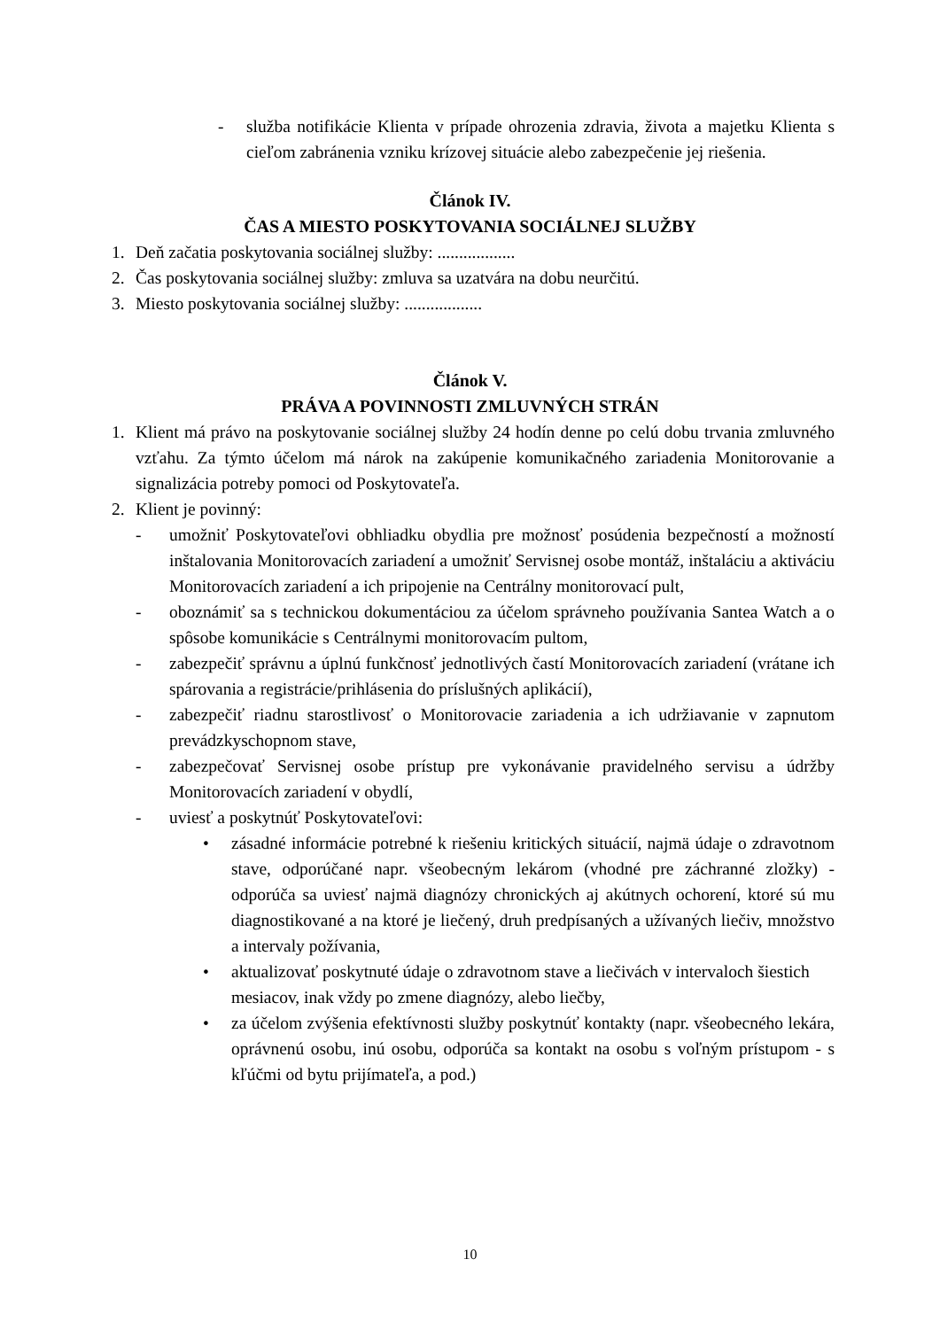- služba notifikácie Klienta v prípade ohrozenia zdravia, života a majetku Klienta s cieľom zabránenia vzniku krízovej situácie alebo zabezpečenie jej riešenia.
Článok IV.
ČAS A MIESTO POSKYTOVANIA SOCIÁLNEJ SLUŽBY
1. Deň začatia poskytovania sociálnej služby: ..................
2. Čas poskytovania sociálnej služby: zmluva sa uzatvára na dobu neurčitú.
3. Miesto poskytovania sociálnej služby: ..................
Článok V.
PRÁVA A POVINNOSTI ZMLUVNÝCH STRÁN
1. Klient má právo na poskytovanie sociálnej služby 24 hodín denne po celú dobu trvania zmluvného vzťahu. Za týmto účelom má nárok na zakúpenie komunikačného zariadenia Monitorovanie a signalizácia potreby pomoci od Poskytovateľa.
2. Klient je povinný:
- umožniť Poskytovateľovi obhliadku obydlia pre možnosť posúdenia bezpečností a možností inštalovania Monitorovacích zariadení a umožniť Servisnej osobe montáž, inštaláciu a aktiváciu Monitorovacích zariadení a ich pripojenie na Centrálny monitorovací pult,
- oboznámiť sa s technickou dokumentáciou za účelom správneho používania Santea Watch a o spôsobe komunikácie s Centrálnymi monitorovacím pultom,
- zabezpečiť správnu a úplnú funkčnosť jednotlivých častí Monitorovacích zariadení (vrátane ich spárovania a registrácie/prihlásenia do príslušných aplikácií),
- zabezpečiť riadnu starostlivosť o Monitorovacie zariadenia a ich udržiavanie v zapnutom prevádzkyschopnom stave,
- zabezpečovať Servisnej osobe prístup pre vykonávanie pravidelného servisu a údržby Monitorovacích zariadení v obydlí,
- uviesť a poskytnúť Poskytovateľovi:
• zásadné informácie potrebné k riešeniu kritických situácií, najmä údaje o zdravotnom stave, odporúčané napr. všeobecným lekárom (vhodné pre záchranné zložky) - odporúča sa uviesť najmä diagnózy chronických aj akútnych ochorení, ktoré sú mu diagnostikované a na ktoré je liečený, druh predpísaných a užívaných liečiv, množstvo a intervaly požívania,
• aktualizovať poskytnuté údaje o zdravotnom stave a liečivách v intervaloch šiestich mesiacov, inak vždy po zmene diagnózy, alebo liečby,
• za účelom zvýšenia efektívnosti služby poskytnúť kontakty (napr. všeobecného lekára, oprávnenú osobu, inú osobu, odporúča sa kontakt na osobu s voľným prístupom - s kľúčmi od bytu prijímateľa, a pod.)
10